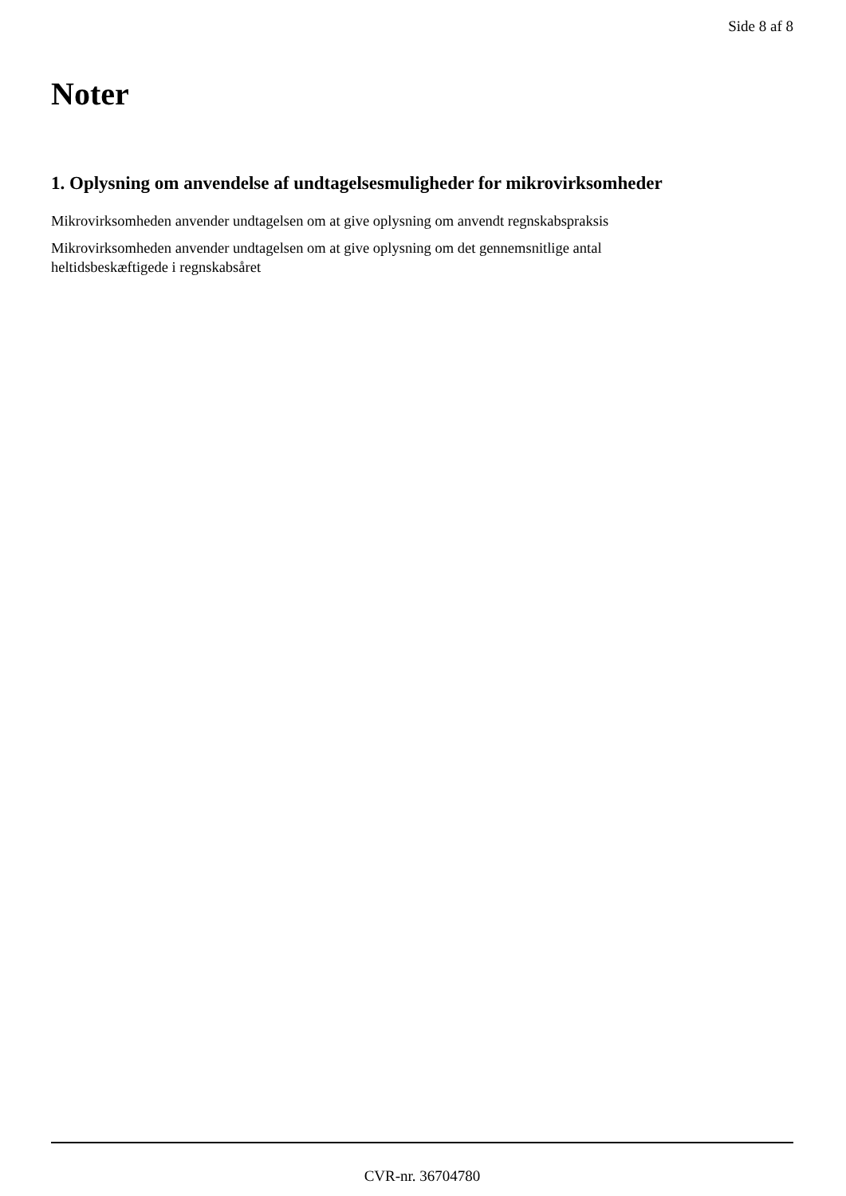Side 8 af 8
Noter
1. Oplysning om anvendelse af undtagelsesmuligheder for mikrovirksomheder
Mikrovirksomheden anvender undtagelsen om at give oplysning om anvendt regnskabspraksis
Mikrovirksomheden anvender undtagelsen om at give oplysning om det gennemsnitlige antal
heltidsbeskæftigede i regnskabsåret
CVR-nr. 36704780